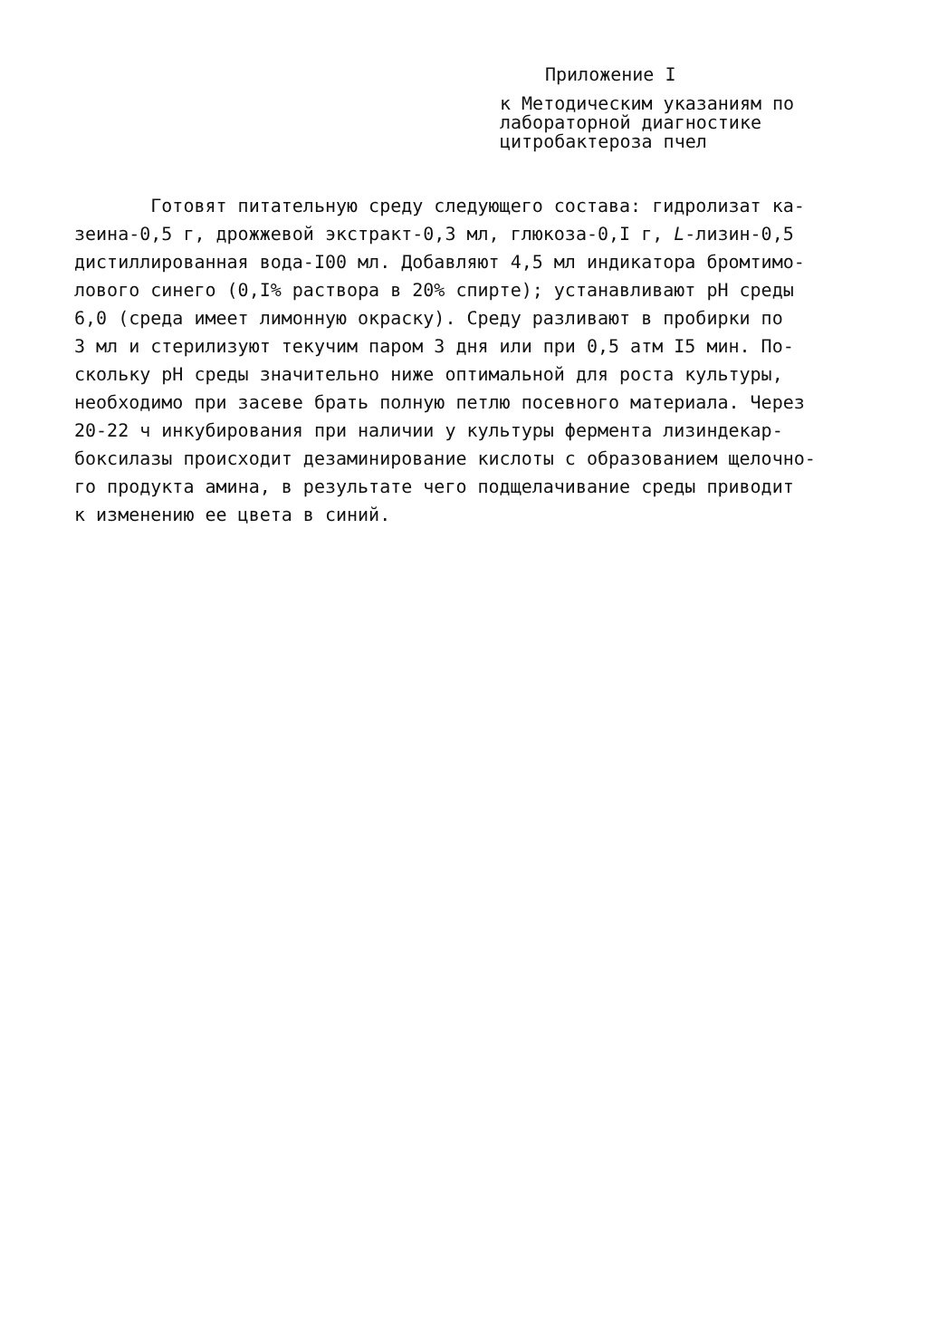Приложение I
к Методическим указаниям по
лабораторной диагностике
цитробактероза пчел
Готовят питательную среду следующего состава: гидролизат ка-
зеина-0,5 г, дрожжевой экстракт-0,3 мл, глюкоза-0,I г, L-лизин-0,5
дистиллированная вода-I00 мл. Добавляют 4,5 мл индикатора бромтимо-
лового синего (0,I% раствора в 20% спирте); устанавливают pH среды
6,0 (среда имеет лимонную окраску). Среду разливают в пробирки по
3 мл и стерилизуют текучим паром 3 дня или при 0,5 атм I5 мин. По-
скольку pH среды значительно ниже оптимальной для роста культуры,
необходимо при засеве брать полную петлю посевного материала. Через
20-22 ч инкубирования при наличии у культуры фермента лизиндекар-
боксилазы происходит дезаминирование кислоты с образованием щелочно-
го продукта амина, в результате чего подщелачивание среды приводит
к изменению ее цвета в синий.